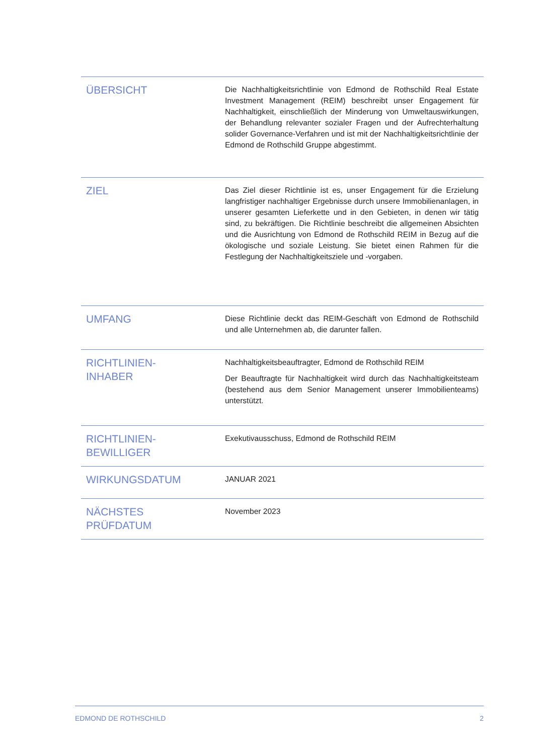| ÜBERSICHT | Die Nachhaltigkeitsrichtlinie von Edmond de Rothschild Real Estate Investment Management (REIM) beschreibt unser Engagement für Nachhaltigkeit, einschließlich der Minderung von Umweltauswirkungen, der Behandlung relevanter sozialer Fragen und der Aufrechterhaltung solider Governance-Verfahren und ist mit der Nachhaltigkeitsrichtlinie der Edmond de Rothschild Gruppe abgestimmt. |
| ZIEL | Das Ziel dieser Richtlinie ist es, unser Engagement für die Erzielung langfristiger nachhaltiger Ergebnisse durch unsere Immobilienanlagen, in unserer gesamten Lieferkette und in den Gebieten, in denen wir tätig sind, zu bekräftigen. Die Richtlinie beschreibt die allgemeinen Absichten und die Ausrichtung von Edmond de Rothschild REIM in Bezug auf die ökologische und soziale Leistung. Sie bietet einen Rahmen für die Festlegung der Nachhaltigkeitsziele und -vorgaben. |
| UMFANG | Diese Richtlinie deckt das REIM-Geschäft von Edmond de Rothschild und alle Unternehmen ab, die darunter fallen. |
| RICHTLINIEN- INHABER | Nachhaltigkeitsbeauftragter, Edmond de Rothschild REIM Der Beauftragte für Nachhaltigkeit wird durch das Nachhaltigkeitsteam (bestehend aus dem Senior Management unserer Immobilienteams) unterstützt. |
| RICHTLINIEN- BEWILLIGER | Exekutivausschuss, Edmond de Rothschild REIM |
| WIRKUNGSDATUM | JANUAR 2021 |
| NÄCHSTES PRÜFDATUM | November 2023 |
EDMOND DE ROTHSCHILD 2